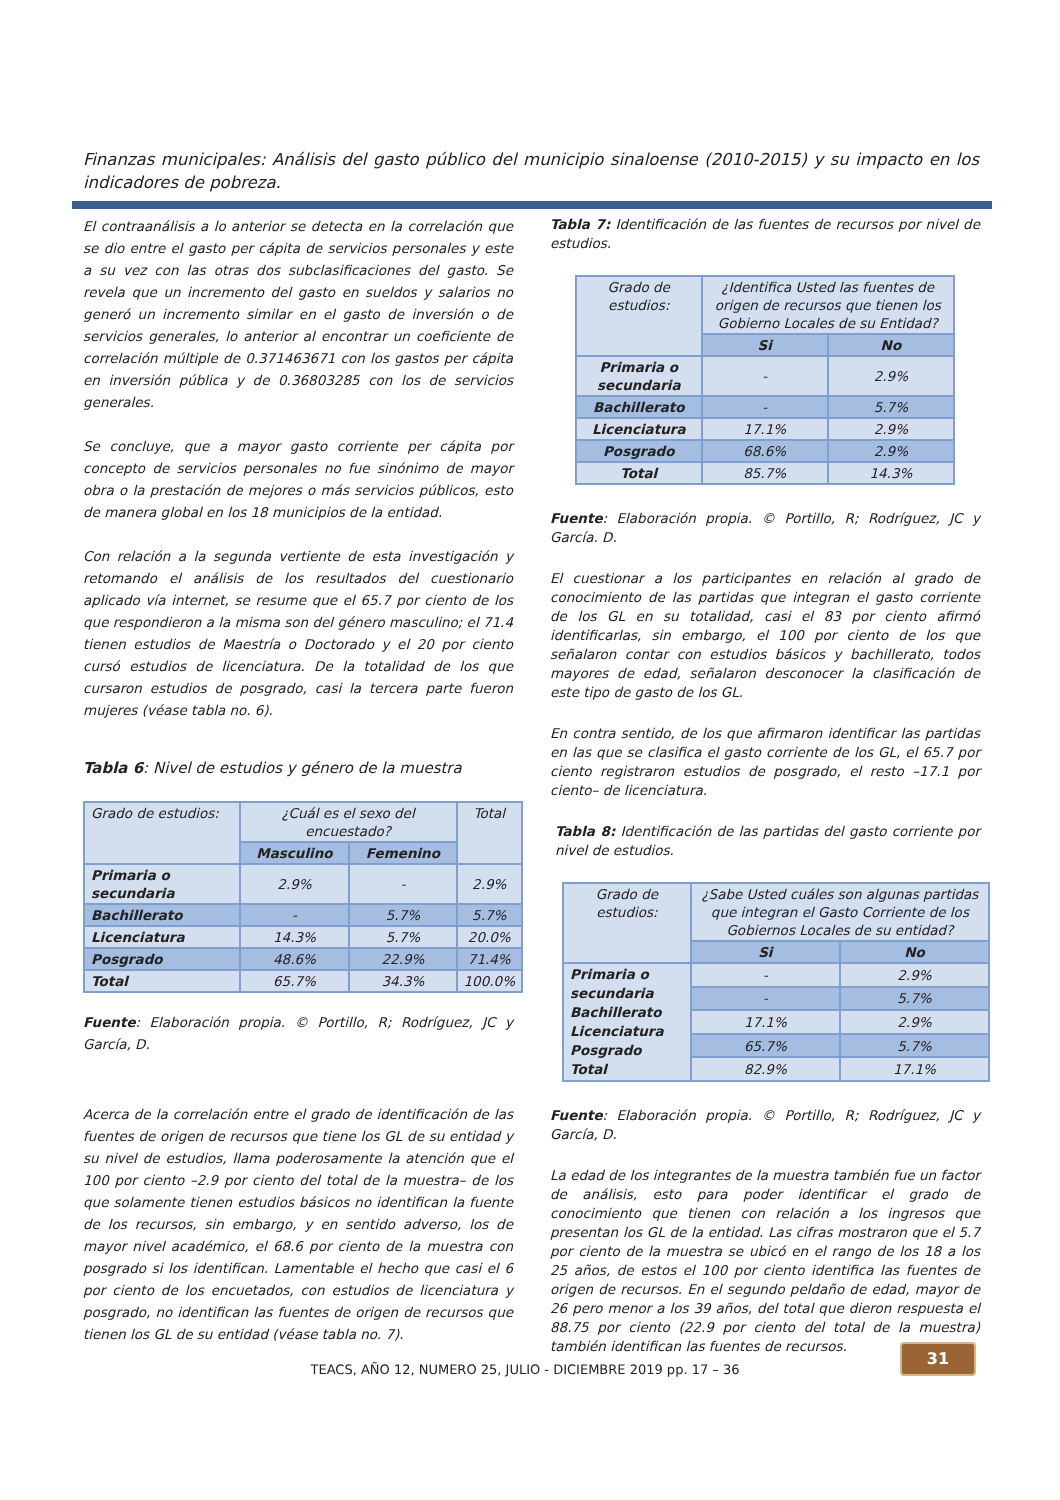Finanzas municipales: Análisis del gasto público del municipio sinaloense (2010-2015) y su impacto en los indicadores de pobreza.
El contraanálisis a lo anterior se detecta en la correlación que se dio entre el gasto per cápita de servicios personales y este a su vez con las otras dos subclasificaciones del gasto. Se revela que un incremento del gasto en sueldos y salarios no generó un incremento similar en el gasto de inversión o de servicios generales, lo anterior al encontrar un coeficiente de correlación múltiple de 0.371463671 con los gastos per cápita en inversión pública y de 0.36803285 con los de servicios generales.
Se concluye, que a mayor gasto corriente per cápita por concepto de servicios personales no fue sinónimo de mayor obra o la prestación de mejores o más servicios públicos, esto de manera global en los 18 municipios de la entidad.
Con relación a la segunda vertiente de esta investigación y retomando el análisis de los resultados del cuestionario aplicado vía internet, se resume que el 65.7 por ciento de los que respondieron a la misma son del género masculino; el 71.4 tienen estudios de Maestría o Doctorado y el 20 por ciento cursó estudios de licenciatura. De la totalidad de los que cursaron estudios de posgrado, casi la tercera parte fueron mujeres (véase tabla no. 6).
Tabla 6: Nivel de estudios y género de la muestra
| Grado de estudios: | ¿Cuál es el sexo del encuestado? | | Total |
| | Masculino | Femenino | |
| Primaria o secundaria | 2.9% | - | 2.9% |
| Bachillerato | - | 5.7% | 5.7% |
| Licenciatura | 14.3% | 5.7% | 20.0% |
| Posgrado | 48.6% | 22.9% | 71.4% |
| Total | 65.7% | 34.3% | 100.0% |
Fuente: Elaboración propia. © Portillo, R; Rodríguez, JC y García, D.
Acerca de la correlación entre el grado de identificación de las fuentes de origen de recursos que tiene los GL de su entidad y su nivel de estudios, llama poderosamente la atención que el 100 por ciento –2.9 por ciento del total de la muestra– de los que solamente tienen estudios básicos no identifican la fuente de los recursos, sin embargo, y en sentido adverso, los de mayor nivel académico, el 68.6 por ciento de la muestra con posgrado si los identifican. Lamentable el hecho que casi el 6 por ciento de los encuetados, con estudios de licenciatura y posgrado, no identifican las fuentes de origen de recursos que tienen los GL de su entidad (véase tabla no. 7).
Tabla 7: Identificación de las fuentes de recursos por nivel de estudios.
| Grado de estudios: | ¿Identifica Usted las fuentes de origen de recursos que tienen los Gobierno Locales de su Entidad? | |
| | Si | No |
| Primaria o secundaria | - | 2.9% |
| Bachillerato | - | 5.7% |
| Licenciatura | 17.1% | 2.9% |
| Posgrado | 68.6% | 2.9% |
| Total | 85.7% | 14.3% |
Fuente: Elaboración propia. © Portillo, R; Rodríguez, JC y García. D.
El cuestionar a los participantes en relación al grado de conocimiento de las partidas que integran el gasto corriente de los GL en su totalidad, casi el 83 por ciento afirmó identificarlas, sin embargo, el 100 por ciento de los que señalaron contar con estudios básicos y bachillerato, todos mayores de edad, señalaron desconocer la clasificación de este tipo de gasto de los GL.
En contra sentido, de los que afirmaron identificar las partidas en las que se clasifica el gasto corriente de los GL, el 65.7 por ciento registraron estudios de posgrado, el resto –17.1 por ciento– de licenciatura.
Tabla 8: Identificación de las partidas del gasto corriente por nivel de estudios.
| Grado de estudios: | ¿Sabe Usted cuáles son algunas partidas que integran el Gasto Corriente de los Gobiernos Locales de su entidad? | |
| | Si | No |
| Primaria o secundaria Bachillerato Licenciatura Posgrado Total | - | 2.9% |
| | - | 5.7% |
| | 17.1% | 2.9% |
| | 65.7% | 5.7% |
| | 82.9% | 17.1% |
Fuente: Elaboración propia. © Portillo, R; Rodríguez, JC y García, D.
La edad de los integrantes de la muestra también fue un factor de análisis, esto para poder identificar el grado de conocimiento que tienen con relación a los ingresos que presentan los GL de la entidad. Las cifras mostraron que el 5.7 por ciento de la muestra se ubicó en el rango de los 18 a los 25 años, de estos el 100 por ciento identifica las fuentes de origen de recursos. En el segundo peldaño de edad, mayor de 26 pero menor a los 39 años, del total que dieron respuesta el 88.75 por ciento (22.9 por ciento del total de la muestra) también identifican las fuentes de recursos.
TEACS, AÑO 12, NUMERO 25, JULIO - DICIEMBRE 2019 pp. 17 – 36
31